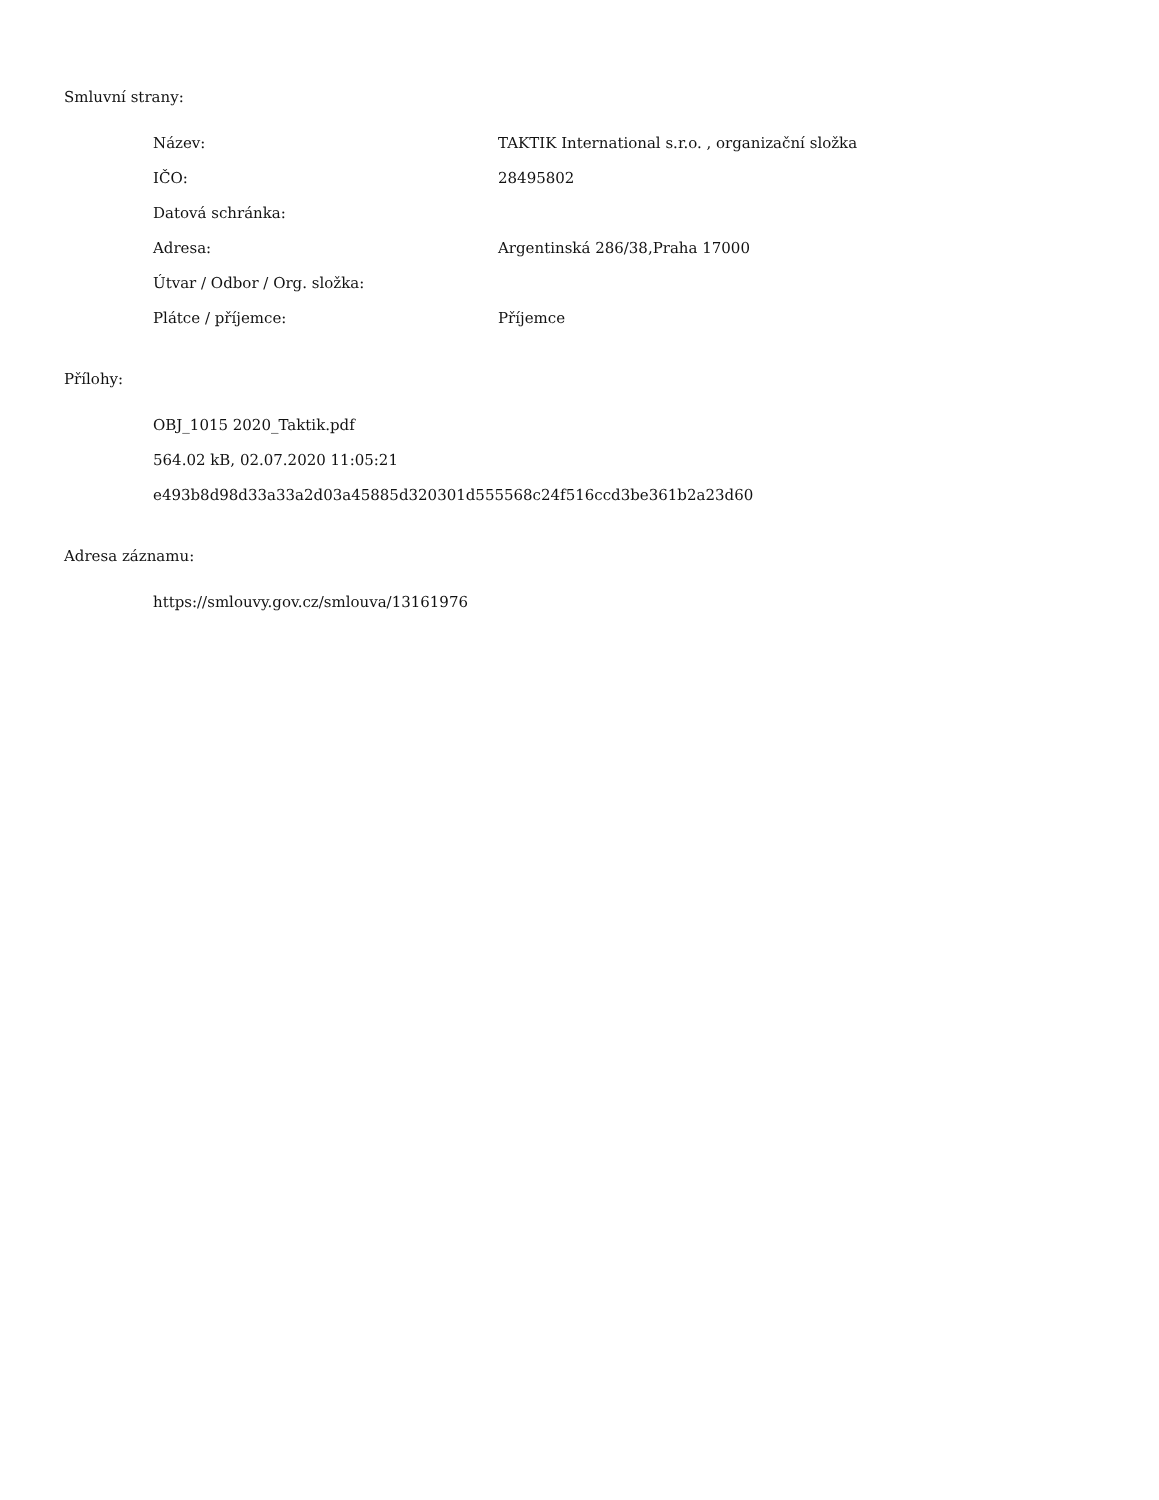Smluvní strany:
| Název: | TAKTIK International s.r.o. , organizační složka |
| IČO: | 28495802 |
| Datová schránka: | |
| Adresa: | Argentinská 286/38,Praha 17000 |
| Útvar / Odbor / Org. složka: | |
| Plátce / příjemce: | Příjemce |
Přílohy:
OBJ_1015 2020_Taktik.pdf
564.02 kB, 02.07.2020 11:05:21
e493b8d98d33a33a2d03a45885d320301d555568c24f516ccd3be361b2a23d60
Adresa záznamu:
https://smlouvy.gov.cz/smlouva/13161976